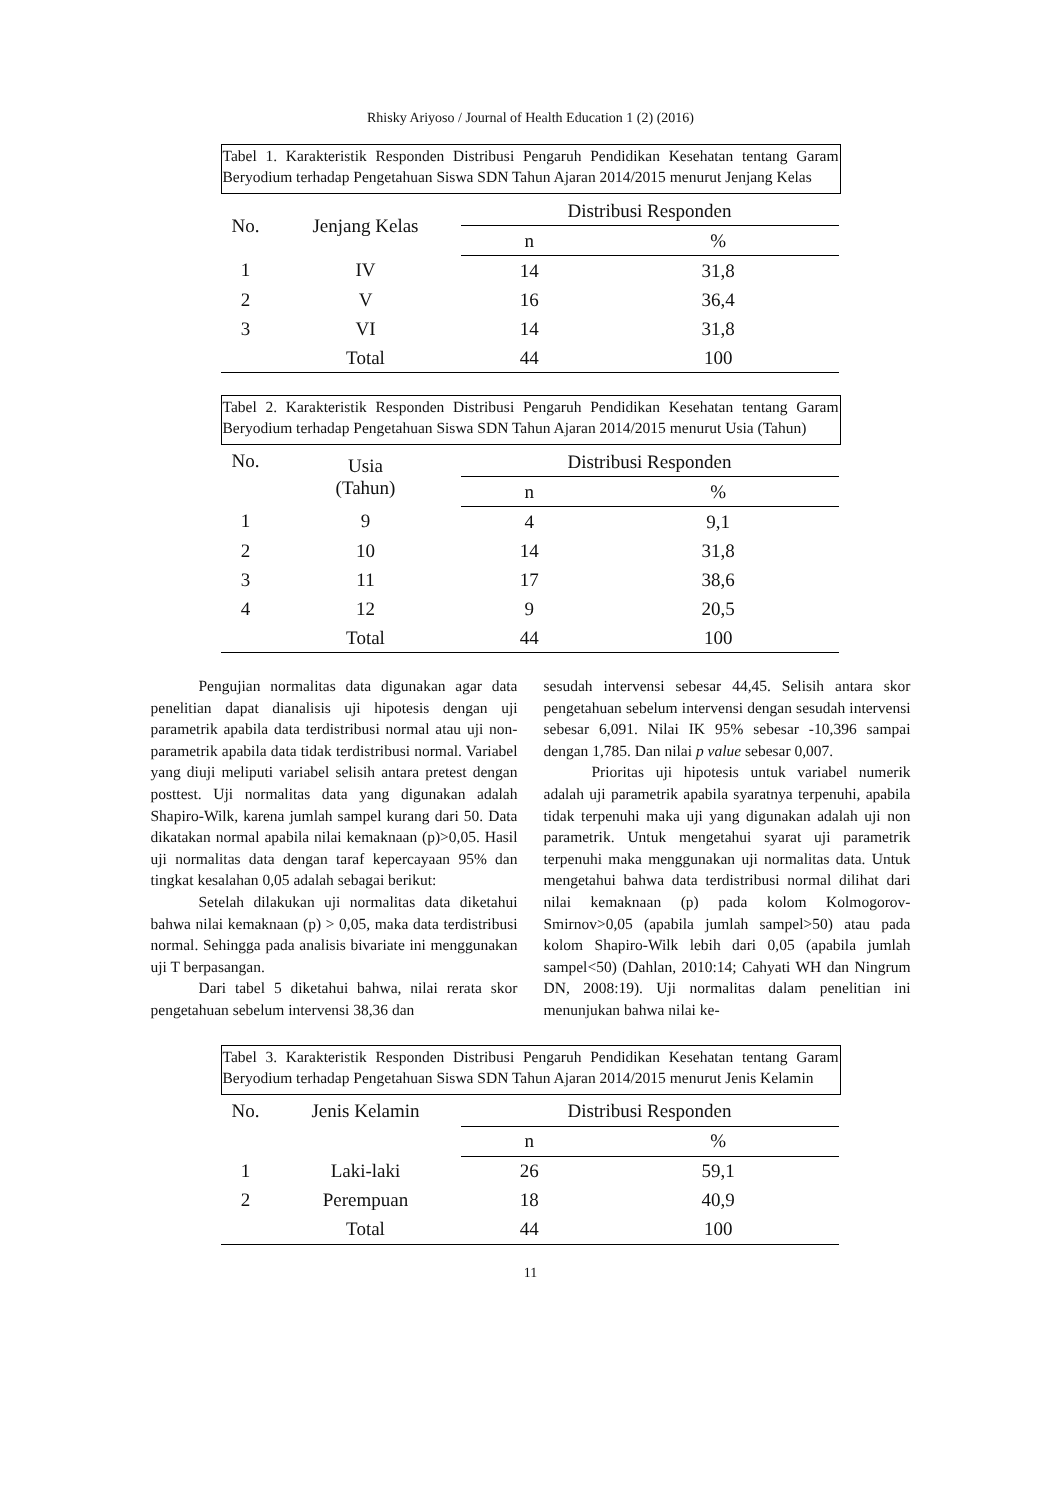Rhisky Ariyoso / Journal of Health Education 1 (2) (2016)
Tabel 1. Karakteristik Responden Distribusi Pengaruh Pendidikan Kesehatan tentang Garam Beryodium terhadap Pengetahuan Siswa SDN Tahun Ajaran 2014/2015 menurut Jenjang Kelas
| No. | Jenjang Kelas | Distribusi Responden | |
| --- | --- | --- | --- |
| | | n | % |
| 1 | IV | 14 | 31,8 |
| 2 | V | 16 | 36,4 |
| 3 | VI | 14 | 31,8 |
| | Total | 44 | 100 |
Tabel 2. Karakteristik Responden Distribusi Pengaruh Pendidikan Kesehatan tentang Garam Beryodium terhadap Pengetahuan Siswa SDN Tahun Ajaran 2014/2015 menurut Usia (Tahun)
| No. | Usia (Tahun) | Distribusi Responden | |
| --- | --- | --- | --- |
| | | n | % |
| 1 | 9 | 4 | 9,1 |
| 2 | 10 | 14 | 31,8 |
| 3 | 11 | 17 | 38,6 |
| 4 | 12 | 9 | 20,5 |
| | Total | 44 | 100 |
Pengujian normalitas data digunakan agar data penelitian dapat dianalisis uji hipotesis dengan uji parametrik apabila data terdistribusi normal atau uji non-parametrik apabila data tidak terdistribusi normal. Variabel yang diuji meliputi variabel selisih antara pretest dengan posttest. Uji normalitas data yang digunakan adalah Shapiro-Wilk, karena jumlah sampel kurang dari 50. Data dikatakan normal apabila nilai kemaknaan (p)>0,05. Hasil uji normalitas data dengan taraf kepercayaan 95% dan tingkat kesalahan 0,05 adalah sebagai berikut:
Setelah dilakukan uji normalitas data diketahui bahwa nilai kemaknaan (p) > 0,05, maka data terdistribusi normal. Sehingga pada analisis bivariate ini menggunakan uji T berpasangan.
Dari tabel 5 diketahui bahwa, nilai rerata skor pengetahuan sebelum intervensi 38,36 dan
sesudah intervensi sebesar 44,45. Selisih antara skor pengetahuan sebelum intervensi dengan sesudah intervensi sebesar 6,091. Nilai IK 95% sebesar -10,396 sampai dengan 1,785. Dan nilai p value sebesar 0,007.
Prioritas uji hipotesis untuk variabel numerik adalah uji parametrik apabila syaratnya terpenuhi, apabila tidak terpenuhi maka uji yang digunakan adalah uji non parametrik. Untuk mengetahui syarat uji parametrik terpenuhi maka menggunakan uji normalitas data. Untuk mengetahui bahwa data terdistribusi normal dilihat dari nilai kemaknaan (p) pada kolom Kolmogorov-Smirnov>0,05 (apabila jumlah sampel>50) atau pada kolom Shapiro-Wilk lebih dari 0,05 (apabila jumlah sampel<50) (Dahlan, 2010:14; Cahyati WH dan Ningrum DN, 2008:19). Uji normalitas dalam penelitian ini menunjukan bahwa nilai ke-
Tabel 3. Karakteristik Responden Distribusi Pengaruh Pendidikan Kesehatan tentang Garam Beryodium terhadap Pengetahuan Siswa SDN Tahun Ajaran 2014/2015 menurut Jenis Kelamin
| No. | Jenis Kelamin | Distribusi Responden | |
| --- | --- | --- | --- |
| | | n | % |
| 1 | Laki-laki | 26 | 59,1 |
| 2 | Perempuan | 18 | 40,9 |
| | Total | 44 | 100 |
11